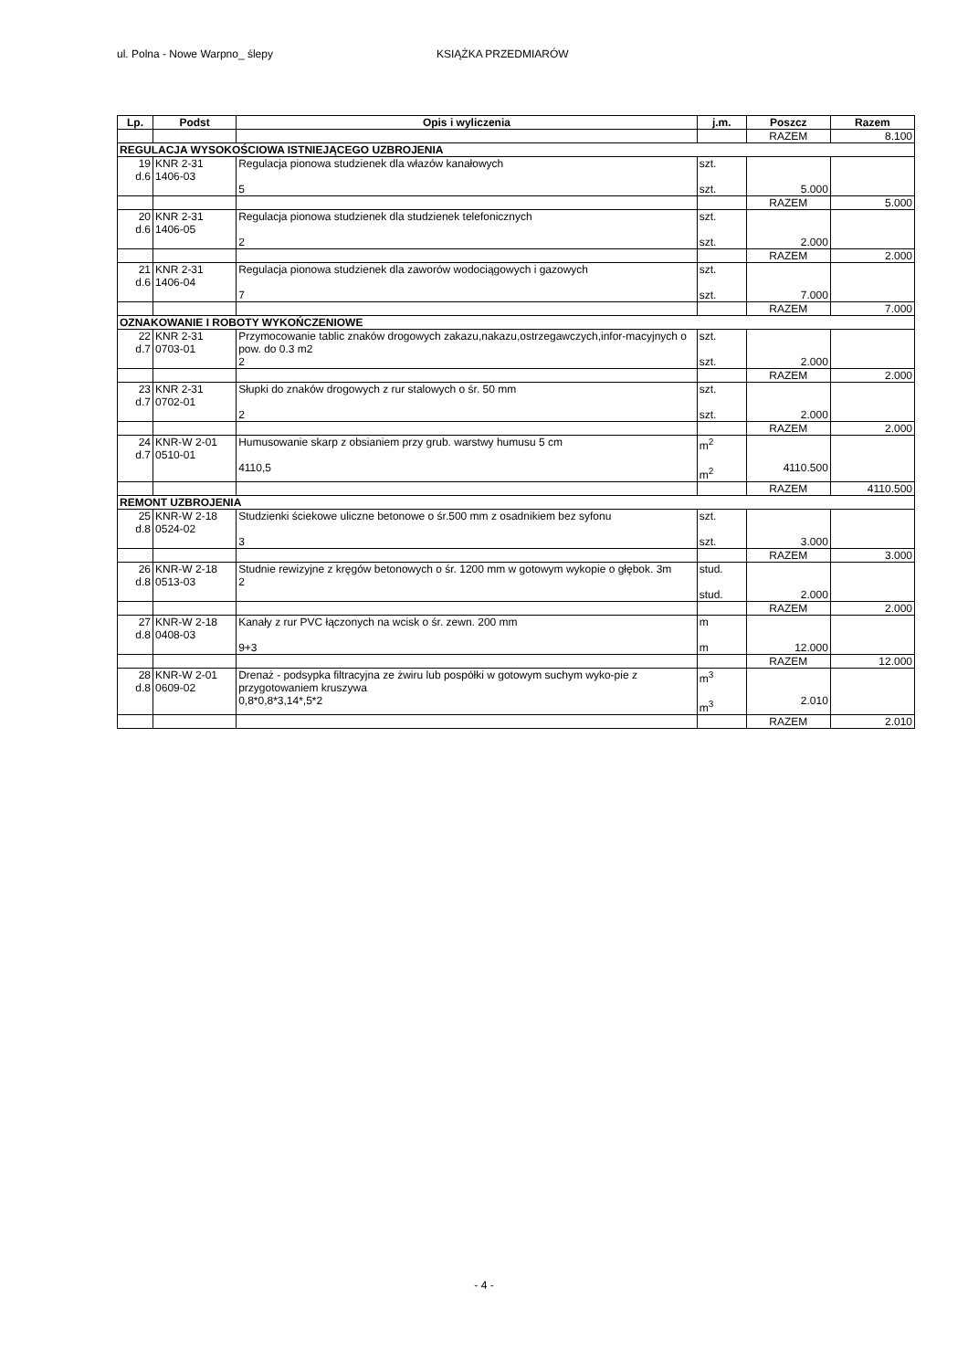ul. Polna - Nowe Warpno_ ślepy KSIĄŻKA PRZEDMIARÓW
| Lp. | Podst | Opis i wyliczenia | j.m. | Poszcz | Razem |
| --- | --- | --- | --- | --- | --- |
| | | | | RAZEM | 8.100 |
| REGULACJA WYSOKOŚCIOWA ISTNIEJĄCEGO UZBROJENIA | | | | | |
| 19 d.6 | KNR 2-31 1406-03 | Regulacja pionowa studzienek dla włazów kanałowych 5 | szt. szt. | 5.000 | |
| | | | | RAZEM | 5.000 |
| 20 d.6 | KNR 2-31 1406-05 | Regulacja pionowa studzienek dla studzienek telefonicznych 2 | szt. szt. | 2.000 | |
| | | | | RAZEM | 2.000 |
| 21 d.6 | KNR 2-31 1406-04 | Regulacja pionowa studzienek dla zaworów wodociągowych i gazowych 7 | szt. szt. | 7.000 | |
| | | | | RAZEM | 7.000 |
| OZNAKOWANIE I ROBOTY WYKOŃCZENIOWE | | | | | |
| 22 d.7 | KNR 2-31 0703-01 | Przymocowanie tablic znaków drogowych zakazu,nakazu,ostrzegawczych,infor-macyjnych o pow. do 0.3 m2 2 | szt. szt. | 2.000 | |
| | | | | RAZEM | 2.000 |
| 23 d.7 | KNR 2-31 0702-01 | Słupki do znaków drogowych z rur stalowych o śr. 50 mm 2 | szt. szt. | 2.000 | |
| | | | | RAZEM | 2.000 |
| 24 d.7 | KNR-W 2-01 0510-01 | Humusowanie skarp z obsianiem przy grub. warstwy humusu 5 cm 4110,5 | m<sup>2</sup> m<sup>2</sup> | 4110.500 | |
| | | | | RAZEM | 4110.500 |
| REMONT UZBROJENIA | | | | | |
| 25 d.8 | KNR-W 2-18 0524-02 | Studzienki ściekowe uliczne betonowe o śr.500 mm z osadnikiem bez syfonu 3 | szt. szt. | 3.000 | |
| | | | | RAZEM | 3.000 |
| 26 d.8 | KNR-W 2-18 0513-03 | Studnie rewizyjne z kręgów betonowych o śr. 1200 mm w gotowym wykopie o głębok. 3m 2 | stud. stud. | 2.000 | |
| | | | | RAZEM | 2.000 |
| 27 d.8 | KNR-W 2-18 0408-03 | Kanały z rur PVC łączonych na wcisk o śr. zewn. 200 mm 9+3 | m m | 12.000 | |
| | | | | RAZEM | 12.000 |
| 28 d.8 | KNR-W 2-01 0609-02 | Drenaż - podsypka filtracyjna ze żwiru lub pospółki w gotowym suchym wyko-pie z przygotowaniem kruszywa 0,8*0,8*3,14*,5*2 | m<sup>3</sup> m<sup>3</sup> | 2.010 | |
| | | | | RAZEM | 2.010 |
- 4 -